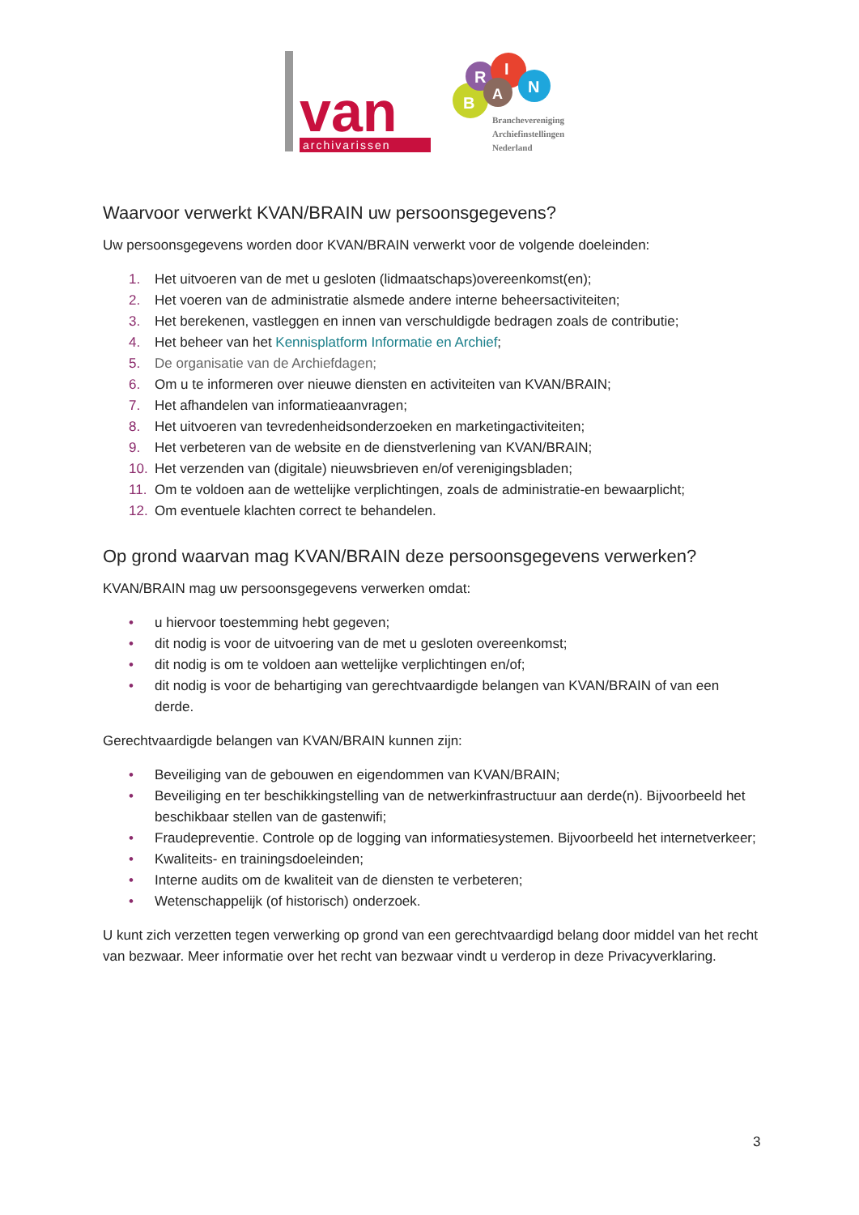van
archivarissen
B
R
I
A
N
Brancheverenigin‍g
Archiefinstellingen
Nederland
Waarvoor verwerkt KVAN/BRAIN uw persoonsgegevens?
Uw persoonsgegevens worden door KVAN/BRAIN verwerkt voor de volgende doeleinden:
1. Het uitvoeren van de met u gesloten (lidmaatschaps)overeenkomst(en);
2. Het voeren van de administratie alsmede andere interne beheersactiviteiten;
3. Het berekenen, vastleggen en innen van verschuldigde bedragen zoals de contributie;
4. Het beheer van het Kennisplatform Informatie en Archief;
5. De organisatie van de Archiefdagen;
6. Om u te informeren over nieuwe diensten en activiteiten van KVAN/BRAIN;
7. Het afhandelen van informatieaanvragen;
8. Het uitvoeren van tevredenheidsonderzoeken en marketingactiviteiten;
9. Het verbeteren van de website en de dienstverlening van KVAN/BRAIN;
10. Het verzenden van (digitale) nieuwsbrieven en/of verenigingsbladen;
11. Om te voldoen aan de wettelijke verplichtingen, zoals de administratie-en bewaarplicht;
12. Om eventuele klachten correct te behandelen.
Op grond waarvan mag KVAN/BRAIN deze persoonsgegevens verwerken?
KVAN/BRAIN mag uw persoonsgegevens verwerken omdat:
• u hiervoor toestemming hebt gegeven;
• dit nodig is voor de uitvoering van de met u gesloten overeenkomst;
• dit nodig is om te voldoen aan wettelijke verplichtingen en/of;
• dit nodig is voor de behartiging van gerechtvaardigde belangen van KVAN/BRAIN of van een derde.
Gerechtvaardigde belangen van KVAN/BRAIN kunnen zijn:
• Beveiliging van de gebouwen en eigendommen van KVAN/BRAIN;
• Beveiliging en ter beschikkingstelling van de netwerkinfrastructuur aan derde(n). Bijvoorbeeld het beschikbaar stellen van de gastenwifi;
• Fraudepreventie. Controle op de logging van informatiesystemen. Bijvoorbeeld het internetverkeer;
• Kwaliteits- en trainingsdoeleinden;
• Interne audits om de kwaliteit van de diensten te verbeteren;
• Wetenschappelijk (of historisch) onderzoek.
U kunt zich verzetten tegen verwerking op grond van een gerechtvaardigd belang door middel van het recht van bezwaar. Meer informatie over het recht van bezwaar vindt u verderop in deze Privacyverklaring.
3